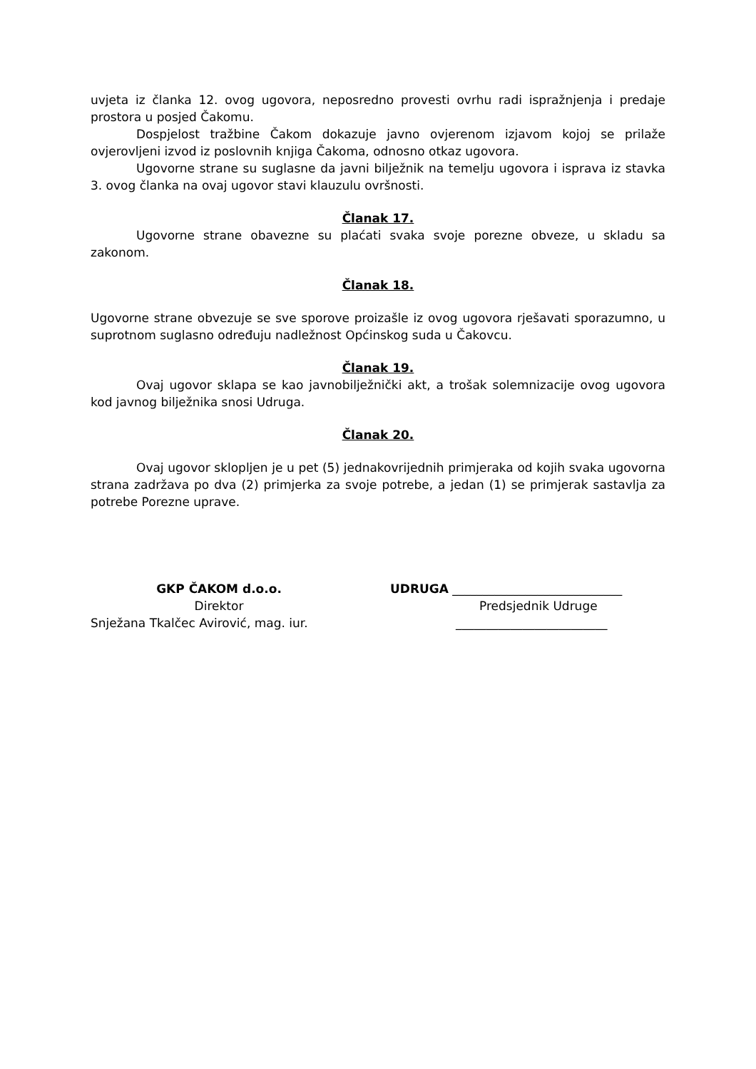uvjeta iz članka 12. ovog ugovora, neposredno provesti ovrhu radi ispražnjenja i predaje prostora u posjed Čakomu.
Dospjelost tražbine Čakom dokazuje javno ovjerenom izjavom kojoj se prilaže ovjerovljeni izvod iz poslovnih knjiga Čakoma, odnosno otkaz ugovora.
Ugovorne strane su suglasne da javni bilježnik na temelju ugovora i isprava iz stavka 3. ovog članka na ovaj ugovor stavi klauzulu ovršnosti.
Članak 17.
Ugovorne strane obavezne su plaćati svaka svoje porezne obveze, u skladu sa zakonom.
Članak 18.
Ugovorne strane obvezuje se sve sporove proizašle iz ovog ugovora rješavati sporazumno, u suprotnom suglasno određuju nadležnost Općinskog suda u Čakovcu.
Članak 19.
Ovaj ugovor sklapa se kao javnobilježnički akt, a trošak solemnizacije ovog ugovora kod javnog bilježnika snosi Udruga.
Članak 20.
Ovaj ugovor sklopljen je u pet (5) jednakovrijednih primjeraka od kojih svaka ugovorna strana zadržava po dva (2) primjerka za svoje potrebe, a jedan (1) se primjerak sastavlja za potrebe Porezne uprave.
GKP ČAKOM d.o.o.
Direktor
Snježana Tkalčec Avirović, mag. iur.
UDRUGA ____________________________
Predsjednik Udruge
_________________________